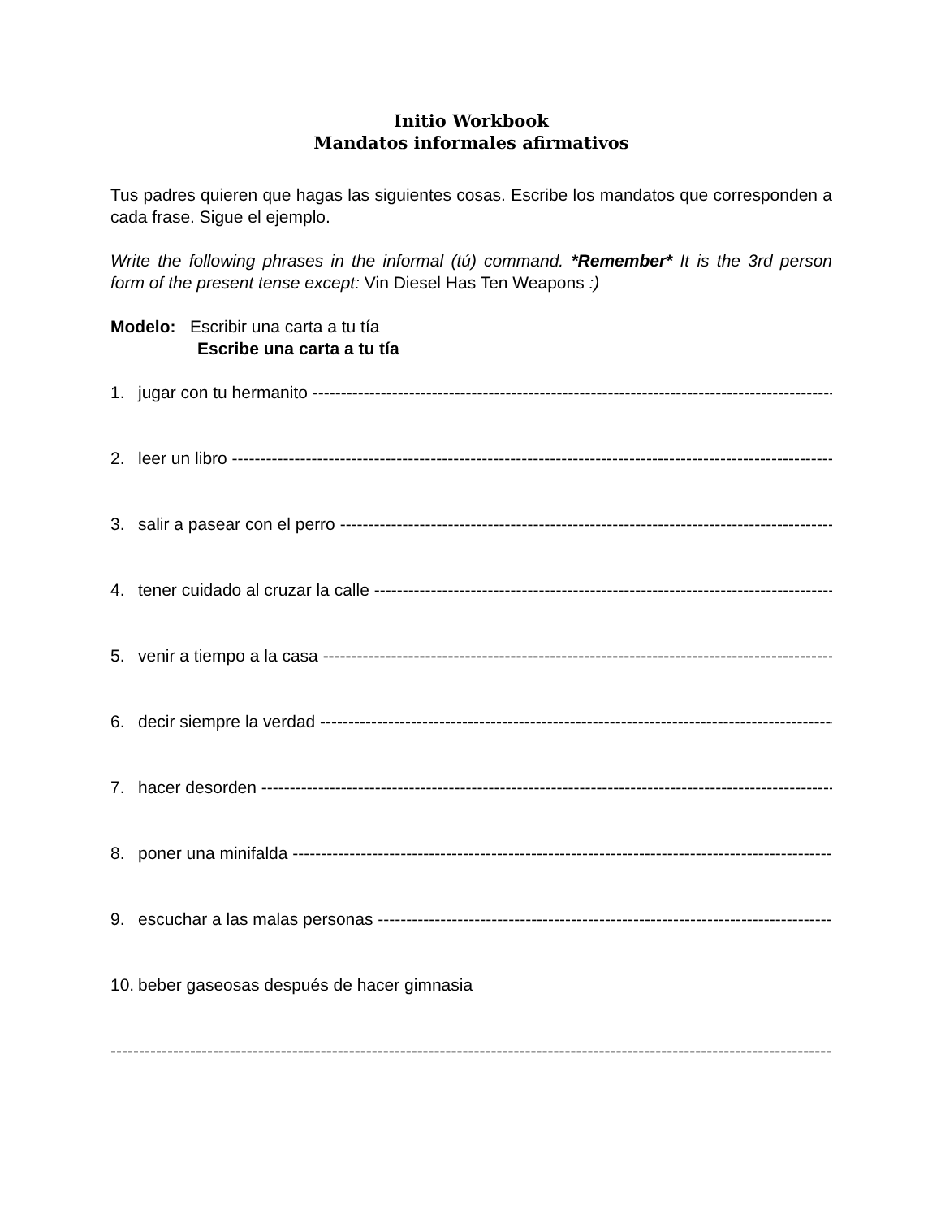Initio Workbook
Mandatos informales afirmativos
Tus padres quieren que hagas las siguientes cosas. Escribe los mandatos que corresponden a cada frase. Sigue el ejemplo.
Write the following phrases in the informal (tú) command. *Remember* It is the 3rd person form of the present tense except: Vin Diesel Has Ten Weapons :)
Modelo: Escribir una carta a tu tía
Escribe una carta a tu tía
1. jugar con tu hermanito --------------------------------------------------------------------------------------------------
2. leer un libro --------------------------------------------------------------------------------------------------------------
3. salir a pasear con el perro --------------------------------------------------------------------------------------------------
4. tener cuidado al cruzar la calle --------------------------------------------------------------------------------------------------
5. venir a tiempo a la casa --------------------------------------------------------------------------------------------------
6. decir siempre la verdad --------------------------------------------------------------------------------------------------
7. hacer desorden --------------------------------------------------------------------------------------------------------
8. poner una minifalda --------------------------------------------------------------------------------------------------
9. escuchar a las malas personas --------------------------------------------------------------------------------------------------
10. beber gaseosas después de hacer gimnasia
----------------------------------------------------------------------------------------------------------------------------------------------------------